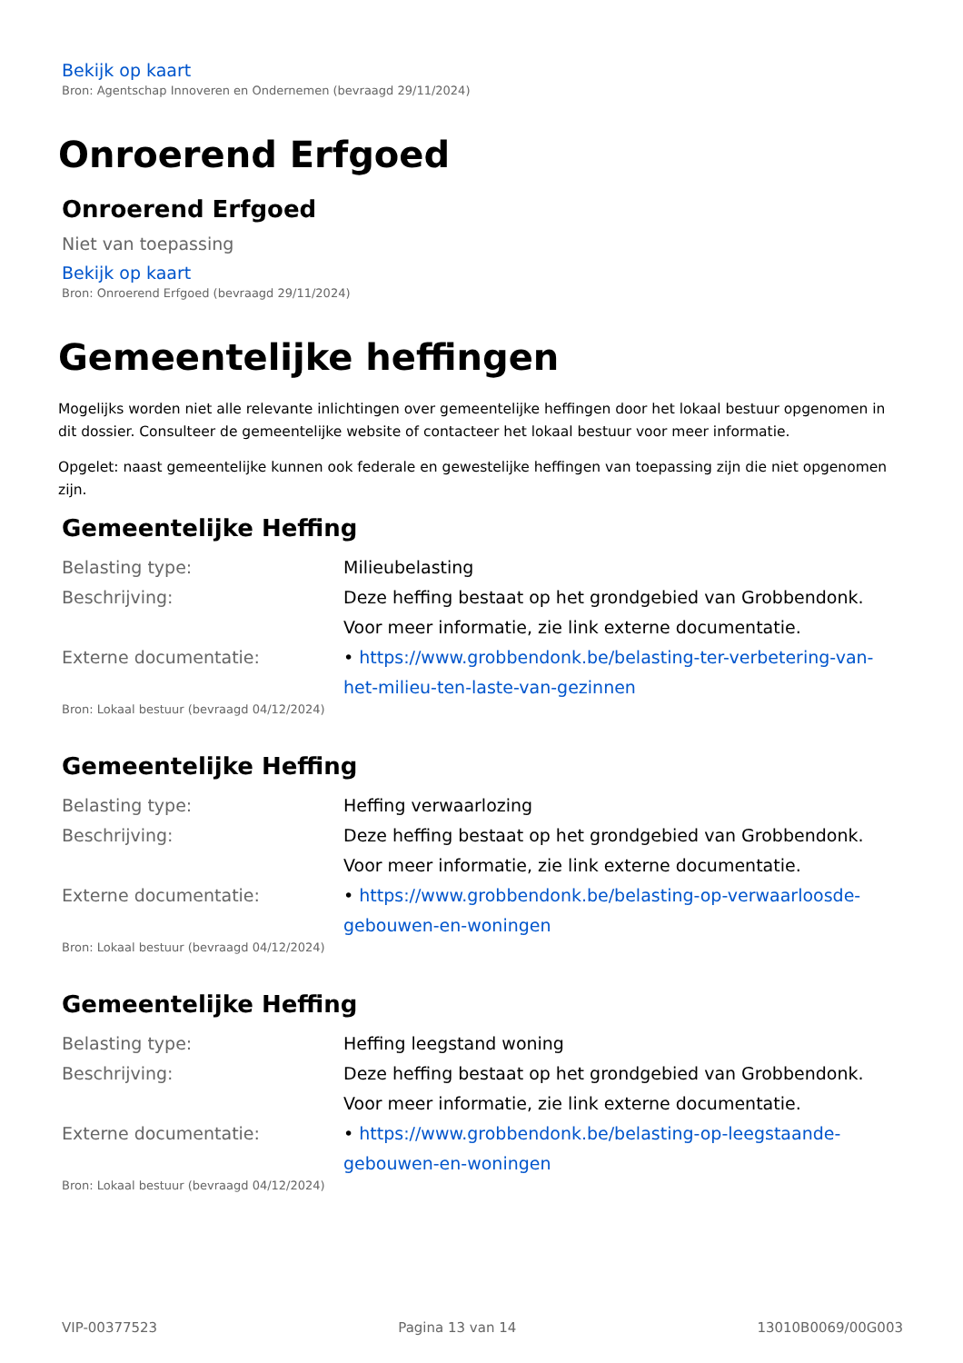Bekijk op kaart
Bron: Agentschap Innoveren en Ondernemen (bevraagd 29/11/2024)
Onroerend Erfgoed
Onroerend Erfgoed
Niet van toepassing
Bekijk op kaart
Bron: Onroerend Erfgoed (bevraagd 29/11/2024)
Gemeentelijke heffingen
Mogelijks worden niet alle relevante inlichtingen over gemeentelijke heffingen door het lokaal bestuur opgenomen in dit dossier. Consulteer de gemeentelijke website of contacteer het lokaal bestuur voor meer informatie.
Opgelet: naast gemeentelijke kunnen ook federale en gewestelijke heffingen van toepassing zijn die niet opgenomen zijn.
Gemeentelijke Heffing
| Belasting type: | Milieubelasting |
| Beschrijving: | Deze heffing bestaat op het grondgebied van Grobbendonk. Voor meer informatie, zie link externe documentatie. |
| Externe documentatie: | • https://www.grobbendonk.be/belasting-ter-verbetering-van-het-milieu-ten-laste-van-gezinnen |
Bron: Lokaal bestuur (bevraagd 04/12/2024)
Gemeentelijke Heffing
| Belasting type: | Heffing verwaarlozing |
| Beschrijving: | Deze heffing bestaat op het grondgebied van Grobbendonk. Voor meer informatie, zie link externe documentatie. |
| Externe documentatie: | • https://www.grobbendonk.be/belasting-op-verwaarloosde-gebouwen-en-woningen |
Bron: Lokaal bestuur (bevraagd 04/12/2024)
Gemeentelijke Heffing
| Belasting type: | Heffing leegstand woning |
| Beschrijving: | Deze heffing bestaat op het grondgebied van Grobbendonk. Voor meer informatie, zie link externe documentatie. |
| Externe documentatie: | • https://www.grobbendonk.be/belasting-op-leegstaande-gebouwen-en-woningen |
Bron: Lokaal bestuur (bevraagd 04/12/2024)
VIP-00377523 Pagina 13 van 14 13010B0069/00G003